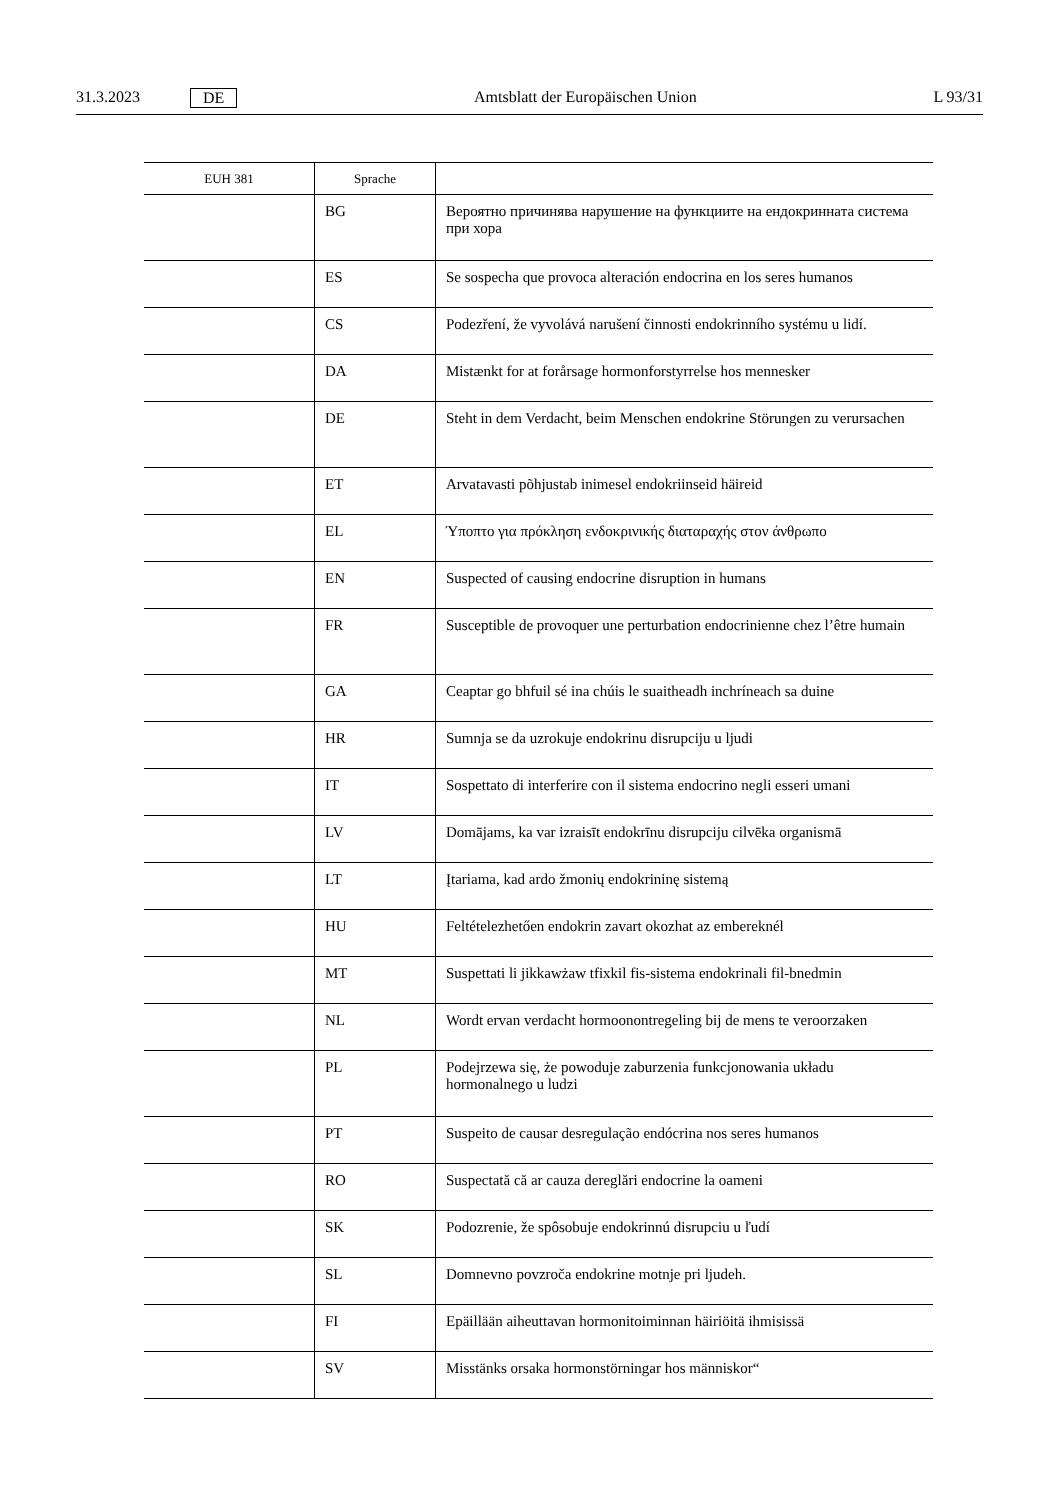31.3.2023 DE Amtsblatt der Europäischen Union L 93/31
| EUH 381 | Sprache | |
| --- | --- | --- |
| | BG | Вероятно причинява нарушение на функциите на ендокринната система при хора |
| | ES | Se sospecha que provoca alteración endocrina en los seres humanos |
| | CS | Podezření, že vyvolává narušení činnosti endokrinního systému u lidí. |
| | DA | Mistænkt for at forårsage hormonforstyrrelse hos mennesker |
| | DE | Steht in dem Verdacht, beim Menschen endokrine Störungen zu verursachen |
| | ET | Arvatavasti põhjustab inimesel endokriinseid häireid |
| | EL | Ύποπτο για πρόκληση ενδοκρινικής διαταραχής στον άνθρωπο |
| | EN | Suspected of causing endocrine disruption in humans |
| | FR | Susceptible de provoquer une perturbation endocrinienne chez l’être humain |
| | GA | Ceaptar go bhfuil sé ina chúis le suaitheadh inchríneach sa duine |
| | HR | Sumnja se da uzrokuje endokrinu disrupciju u ljudi |
| | IT | Sospettato di interferire con il sistema endocrino negli esseri umani |
| | LV | Domājams, ka var izraisīt endokrīnu disrupciju cilvēka organismā |
| | LT | Įtariama, kad ardo žmonių endokrininę sistemą |
| | HU | Feltételezhetően endokrin zavart okozhat az embereknél |
| | MT | Suspettati li jikkawżaw tfixkil fis-sistema endokrinali fil-bnedmin |
| | NL | Wordt ervan verdacht hormoonontregeling bij de mens te veroorzaken |
| | PL | Podejrzewa się, że powoduje zaburzenia funkcjonowania układu hormonalnego u ludzi |
| | PT | Suspeito de causar desregulação endócrina nos seres humanos |
| | RO | Suspectată că ar cauza dereglări endocrine la oameni |
| | SK | Podozrenie, že spôsobuje endokrinnú disrupciu u ľudí |
| | SL | Domnevno povzroča endokrine motnje pri ljudeh. |
| | FI | Epäillään aiheuttavan hormonitoiminnan häiriöitä ihmisissä |
| | SV | Misstänks orsaka hormonstörningar hos människor“ |